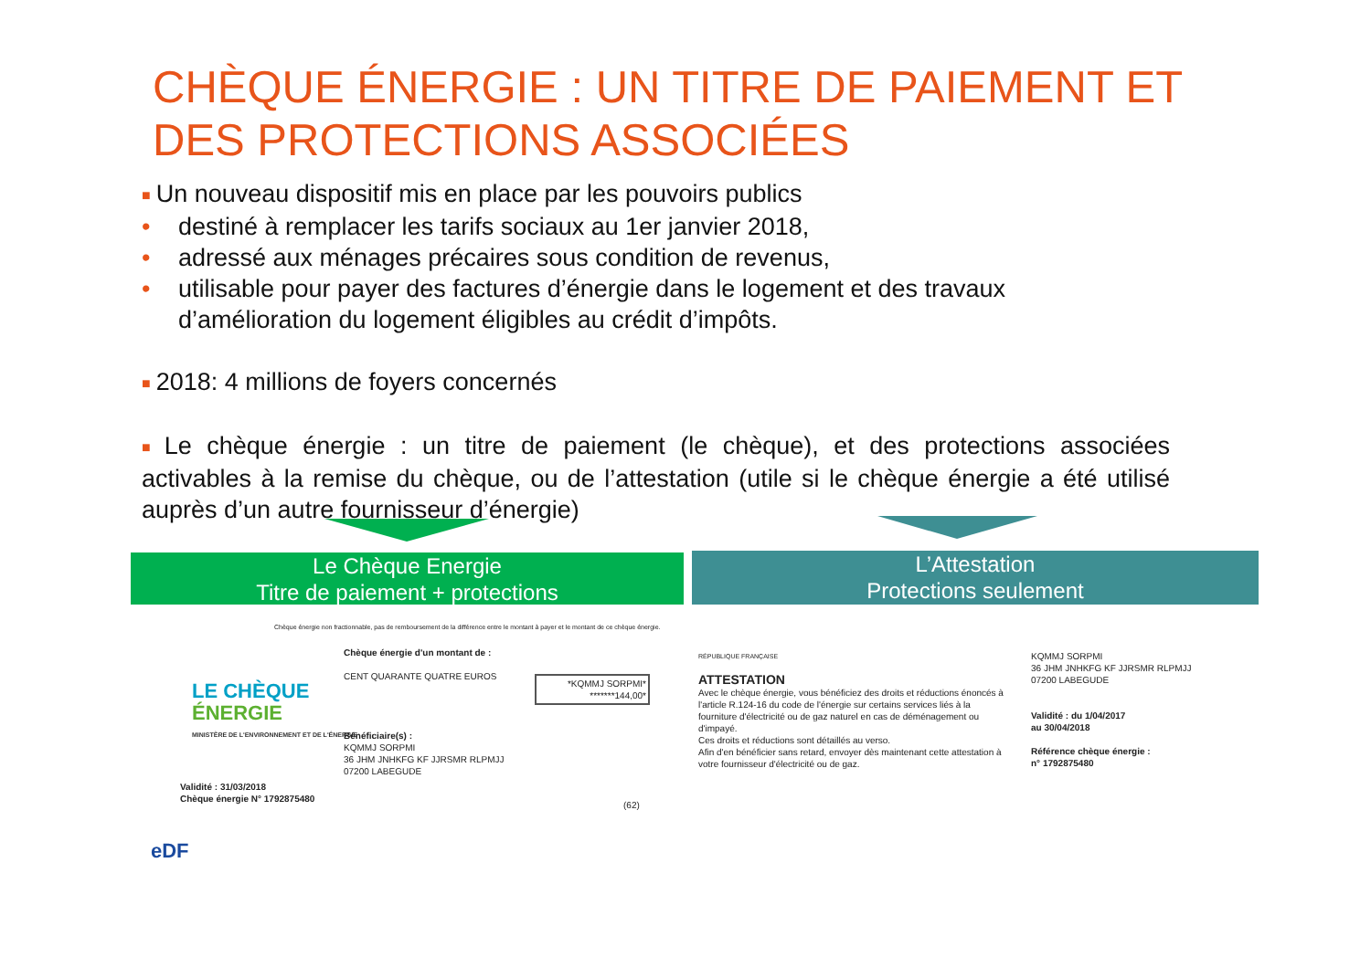CHÈQUE ÉNERGIE : UN TITRE DE PAIEMENT ET DES PROTECTIONS ASSOCIÉES
■ Un nouveau dispositif mis en place par les pouvoirs publics
• destiné à remplacer les tarifs sociaux au 1er janvier 2018,
• adressé aux ménages précaires sous condition de revenus,
• utilisable pour payer des factures d’énergie dans le logement et des travaux
d’amélioration du logement éligibles au crédit d’impôts.
■ 2018: 4 millions de foyers concernés
■ Le chèque énergie : un titre de paiement (le chèque), et des protections associées activables à la remise du chèque, ou de l’attestation (utile si le chèque énergie a été utilisé auprès d’un autre fournisseur d’énergie)
Le Chèque Energie
Titre de paiement + protections
L’Attestation
Protections seulement
Chèque énergie non fractionnable, pas de remboursement de la différence entre le montant à payer et le montant de ce chèque énergie.
LE CHÈQUE
ÉNERGIE
MINISTÈRE DE L'ENVIRONNEMENT ET DE L'ÉNERGIE
Chèque énergie d'un montant de :
CENT QUARANTE QUATRE EUROS
Bénéficiaire(s) :
KQMMJ SORPMI
36 JHM JNHKFG KF JJRSMR RLPMJJ
07200 LABEGUDE
*KQMMJ SORPMI*
*******144,00*
Validité : 31/03/2018
Chèque énergie N° 1792875480
(62)
eDF
RÉPUBLIQUE FRANÇAISE
ATTESTATION
Avec le chèque énergie, vous bénéficiez des droits et réductions énoncés à l'article R.124-16 du code de l'énergie sur certains services liés à la fourniture d'électricité ou de gaz naturel en cas de déménagement ou d'impayé.
Ces droits et réductions sont détaillés au verso.
Afin d'en bénéficier sans retard, envoyer dès maintenant cette attestation à votre fournisseur d'électricité ou de gaz.
KQMMJ SORPMI
36 JHM JNHKFG KF JJRSMR RLPMJJ
07200 LABEGUDE
Validité : du 1/04/2017
au 30/04/2018
Référence chèque énergie :
n° 1792875480